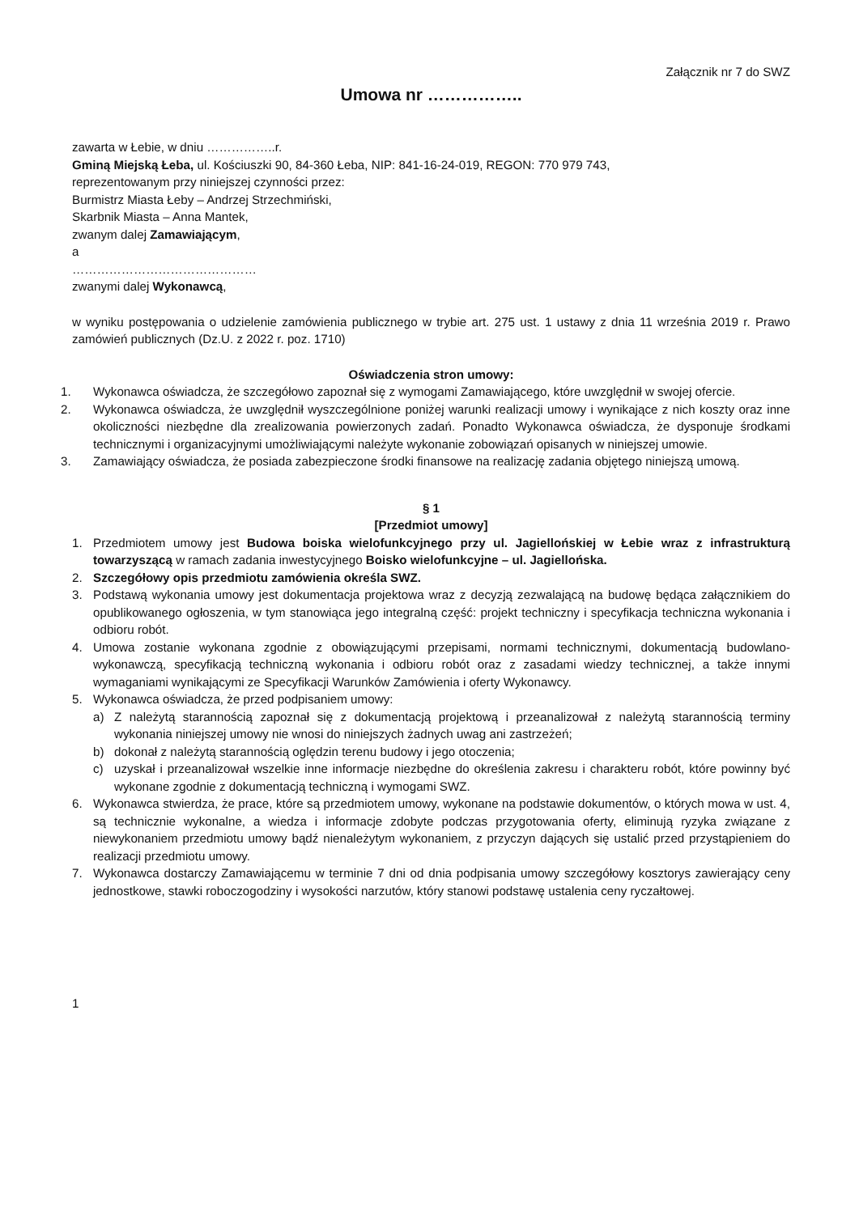Załącznik nr 7 do SWZ
Umowa nr ……………..
zawarta w Łebie, w dniu ……………..r.
Gminą Miejską Łeba, ul. Kościuszki 90, 84-360 Łeba, NIP: 841-16-24-019, REGON: 770 979 743,
reprezentowanym przy niniejszej czynności przez:
Burmistrz Miasta Łeby – Andrzej Strzechmiński,
Skarbnik Miasta – Anna Mantek,
zwanym dalej Zamawiającym,
a
………………………………………
zwanymi dalej Wykonawcą,
w wyniku postępowania o udzielenie zamówienia publicznego w trybie art. 275 ust. 1 ustawy z dnia 11 września 2019 r. Prawo zamówień publicznych (Dz.U. z 2022 r. poz. 1710)
Oświadczenia stron umowy:
1. Wykonawca oświadcza, że szczegółowo zapoznał się z wymogami Zamawiającego, które uwzględnił w swojej ofercie.
2. Wykonawca oświadcza, że uwzględnił wyszczególnione poniżej warunki realizacji umowy i wynikające z nich koszty oraz inne okoliczności niezbędne dla zrealizowania powierzonych zadań. Ponadto Wykonawca oświadcza, że dysponuje środkami technicznymi i organizacyjnymi umożliwiającymi należyte wykonanie zobowiązań opisanych w niniejszej umowie.
3. Zamawiający oświadcza, że posiada zabezpieczone środki finansowe na realizację zadania objętego niniejszą umową.
§ 1
[Przedmiot umowy]
1. Przedmiotem umowy jest Budowa boiska wielofunkcyjnego przy ul. Jagiellońskiej w Łebie wraz z infrastrukturą towarzyszącą w ramach zadania inwestycyjnego Boisko wielofunkcyjne – ul. Jagiellońska.
2. Szczegółowy opis przedmiotu zamówienia określa SWZ.
3. Podstawą wykonania umowy jest dokumentacja projektowa wraz z decyzją zezwalającą na budowę będąca załącznikiem do opublikowanego ogłoszenia, w tym stanowiąca jego integralną część: projekt techniczny i specyfikacja techniczna wykonania i odbioru robót.
4. Umowa zostanie wykonana zgodnie z obowiązującymi przepisami, normami technicznymi, dokumentacją budowlano-wykonawczą, specyfikacją techniczną wykonania i odbioru robót oraz z zasadami wiedzy technicznej, a także innymi wymaganiami wynikającymi ze Specyfikacji Warunków Zamówienia i oferty Wykonawcy.
5. Wykonawca oświadcza, że przed podpisaniem umowy:
a) Z należytą starannością zapoznał się z dokumentacją projektową i przeanalizował z należytą starannością terminy wykonania niniejszej umowy nie wnosi do niniejszych żadnych uwag ani zastrzeżeń;
b) dokonał z należytą starannością oględzin terenu budowy i jego otoczenia;
c) uzyskał i przeanalizował wszelkie inne informacje niezbędne do określenia zakresu i charakteru robót, które powinny być wykonane zgodnie z dokumentacją techniczną i wymogami SWZ.
6. Wykonawca stwierdza, że prace, które są przedmiotem umowy, wykonane na podstawie dokumentów, o których mowa w ust. 4, są technicznie wykonalne, a wiedza i informacje zdobyte podczas przygotowania oferty, eliminują ryzyka związane z niewykonaniem przedmiotu umowy bądź nienależytym wykonaniem, z przyczyn dających się ustalić przed przystąpieniem do realizacji przedmiotu umowy.
7. Wykonawca dostarczy Zamawiającemu w terminie 7 dni od dnia podpisania umowy szczegółowy kosztorys zawierający ceny jednostkowe, stawki roboczogodziny i wysokości narzutów, który stanowi podstawę ustalenia ceny ryczałtowej.
1